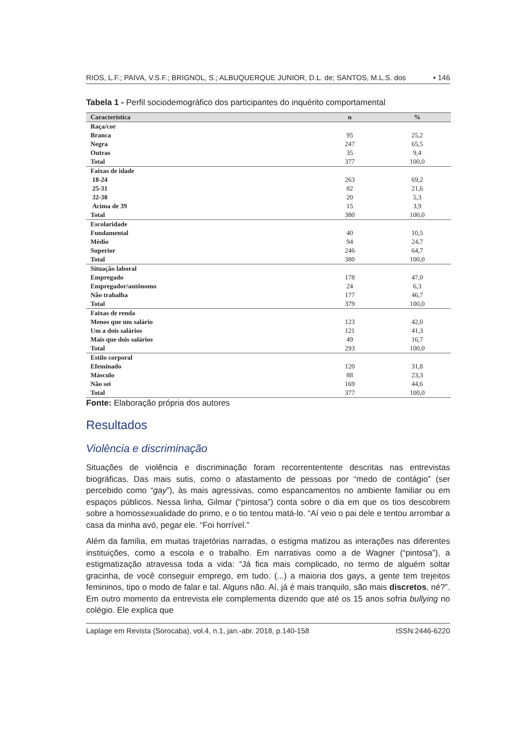RIOS, L.F.; PAIVA, V.S.F.; BRIGNOL, S.; ALBUQUERQUE JUNIOR, D.L. de; SANTOS, M.L.S. dos • 146
Tabela 1 - Perfil sociodemográfico dos participantes do inquérito comportamental
| Característica | n | % |
| --- | --- | --- |
| Raça/cor | | |
| Branca | 95 | 25,2 |
| Negra | 247 | 65,5 |
| Outras | 35 | 9,4 |
| Total | 377 | 100,0 |
| Faixas de idade | | |
| 18-24 | 263 | 69,2 |
| 25-31 | 82 | 21,6 |
| 32-38 | 20 | 5,3 |
| Acima de 39 | 15 | 3,9 |
| Total | 380 | 100,0 |
| Escolaridade | | |
| Fundamental | 40 | 10,5 |
| Médio | 94 | 24,7 |
| Superior | 246 | 64,7 |
| Total | 380 | 100,0 |
| Situação laboral | | |
| Empregado | 178 | 47,0 |
| Empregador/autônomo | 24 | 6,3 |
| Não trabalha | 177 | 46,7 |
| Total | 379 | 100,0 |
| Faixas de renda | | |
| Menos que um salário | 123 | 42,0 |
| Um a dois salários | 121 | 41,3 |
| Mais que dois salários | 49 | 16,7 |
| Total | 293 | 100,0 |
| Estilo corporal | | |
| Efeminado | 120 | 31,8 |
| Másculo | 88 | 23,3 |
| Não sei | 169 | 44,6 |
| Total | 377 | 100,0 |
Fonte: Elaboração própria dos autores
Resultados
Violência e discriminação
Situações de violência e discriminação foram recorrententente descritas nas entrevistas biográficas. Das mais sutis, como o afastamento de pessoas por “medo de contágio” (ser percebido como “gay”), às mais agressivas, como espancamentos no ambiente familiar ou em espaços públicos. Nessa linha, Gilmar (“pintosa”) conta sobre o dia em que os tios descobrem sobre a homossexualidade do primo, e o tio tentou matá-lo. “Aí veio o pai dele e tentou arrombar a casa da minha avó, pegar ele. “Foi horrível.”
Além da família, em muitas trajetórias narradas, o estigma matizou as interações nas diferentes instituições, como a escola e o trabalho. Em narrativas como a de Wagner (“pintosa”), a estigmatização atravessa toda a vida: “Já fica mais complicado, no termo de alguém soltar gracinha, de você conseguir emprego, em tudo. (...) a maioria dos gays, a gente tem trejeitos femininos, tipo o modo de falar e tal. Alguns não. Aí, já é mais tranquilo, são mais discretos, né?”. Em outro momento da entrevista ele complementa dizendo que até os 15 anos sofria bullying no colégio. Ele explica que
Laplage em Revista (Sorocaba), vol.4, n.1, jan.-abr. 2018, p.140-158 ISSN:2446-6220